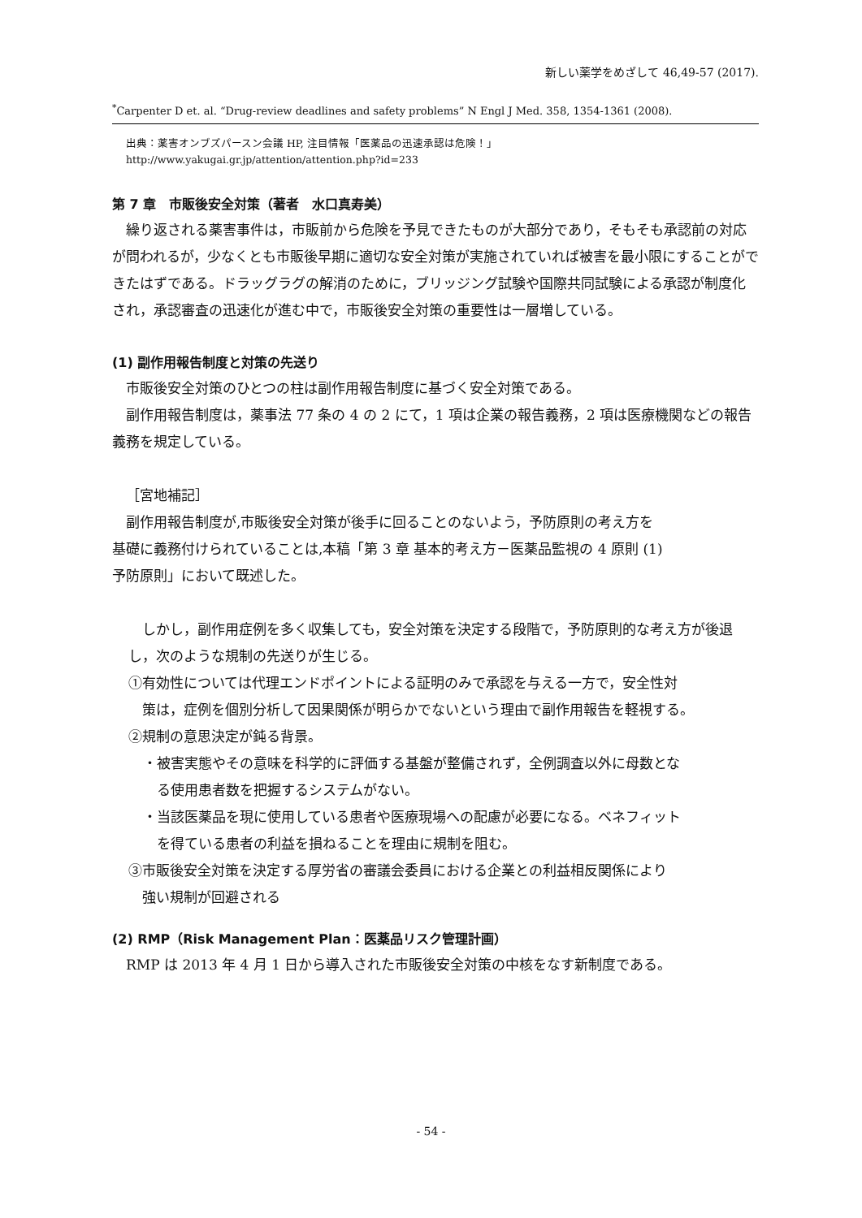新しい薬学をめざして 46,49-57 (2017).
<sup>*</sup> Carpenter D et. al. “Drug-review deadlines and safety problems” N Engl J Med. 358, 1354-1361 (2008).
出典：薬害オンブズパースン会議 HP, 注目情報「医薬品の迅速承認は危険！」
http://www.yakugai.gr.jp/attention/attention.php?id=233
第 7 章　市販後安全対策（著者　水口真寿美）
繰り返される薬害事件は，市販前から危険を予見できたものが大部分であり，そもそも承認前の対応が問われるが，少なくとも市販後早期に適切な安全対策が実施されていれば被害を最小限にすることができたはずである。ドラッグラグの解消のために，ブリッジング試験や国際共同試験による承認が制度化され，承認審査の迅速化が進む中で，市販後安全対策の重要性は一層増している。
(1) 副作用報告制度と対策の先送り
市販後安全対策のひとつの柱は副作用報告制度に基づく安全対策である。
副作用報告制度は，薬事法 77 条の 4 の 2 にて，1 項は企業の報告義務，2 項は医療機関などの報告義務を規定している。
［宮地補記］
副作用報告制度が,市販後安全対策が後手に回ることのないよう，予防原則の考え方を
基礎に義務付けられていることは,本稿「第 3 章 基本的考え方－医薬品監視の 4 原則 (1)
予防原則」において既述した。
しかし，副作用症例を多く収集しても，安全対策を決定する段階で，予防原則的な考え方が後退し，次のような規制の先送りが生じる。
①有効性については代理エンドポイントによる証明のみで承認を与える一方で，安全性対
　策は，症例を個別分析して因果関係が明らかでないという理由で副作用報告を軽視する。
②規制の意思決定が鈍る背景。
・被害実態やその意味を科学的に評価する基盤が整備されず，全例調査以外に母数とな
　る使用患者数を把握するシステムがない。
・当該医薬品を現に使用している患者や医療現場への配慮が必要になる。ベネフィット
　を得ている患者の利益を損ねることを理由に規制を阻む。
③市販後安全対策を決定する厚労省の審議会委員における企業との利益相反関係により
　強い規制が回避される
(2) RMP（Risk Management Plan：医薬品リスク管理計画）
RMP は 2013 年 4 月 1 日から導入された市販後安全対策の中核をなす新制度である。
- 54 -